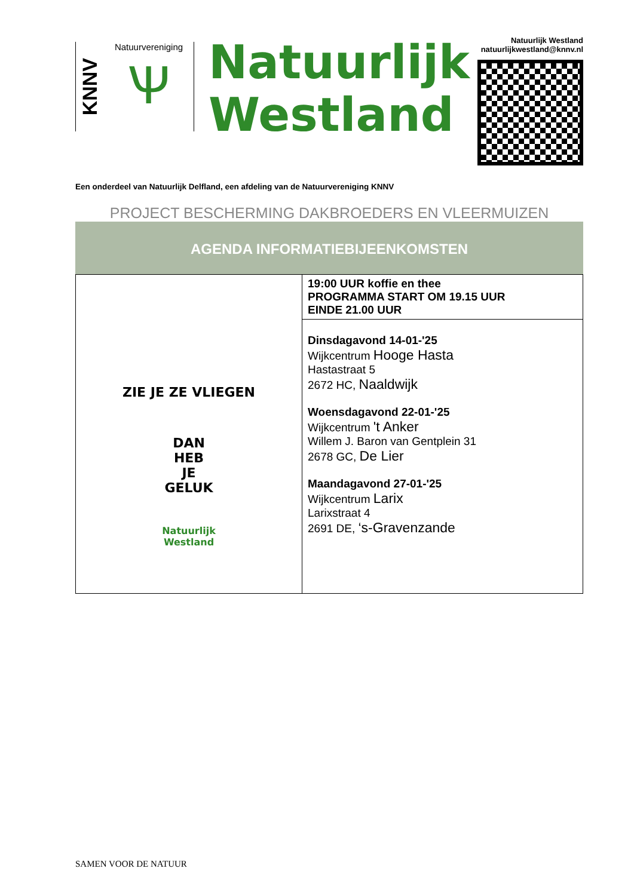KNNV
Natuurvereniging
Ѱ
Natuurlijk
Westland
Natuurlijk Westland
natuurlijkwestland@knnv.nl
Een onderdeel van Natuurlijk Delfland, een afdeling van de Natuurvereniging KNNV
PROJECT BESCHERMING DAKBROEDERS EN VLEERMUIZEN
AGENDA INFORMATIEBIJEENKOMSTEN
| ZIE JE ZE VLIEGEN DAN HEB JE GELUK Natuurlijk Westland | 19:00 UUR koffie en thee PROGRAMMA START OM 19.15 UUR EINDE 21.00 UUR |
| | Dinsdagavond 14-01-'25 Wijkcentrum Hooge Hasta Hastastraat 5 2672 HC, Naaldwijk Woensdagavond 22-01-'25 Wijkcentrum 't Anker Willem J. Baron van Gentplein 31 2678 GC, De Lier Maandagavond 27-01-'25 Wijkcentrum Larix Larixstraat 4 2691 DE, ‘s-Gravenzande |
SAMEN VOOR DE NATUUR